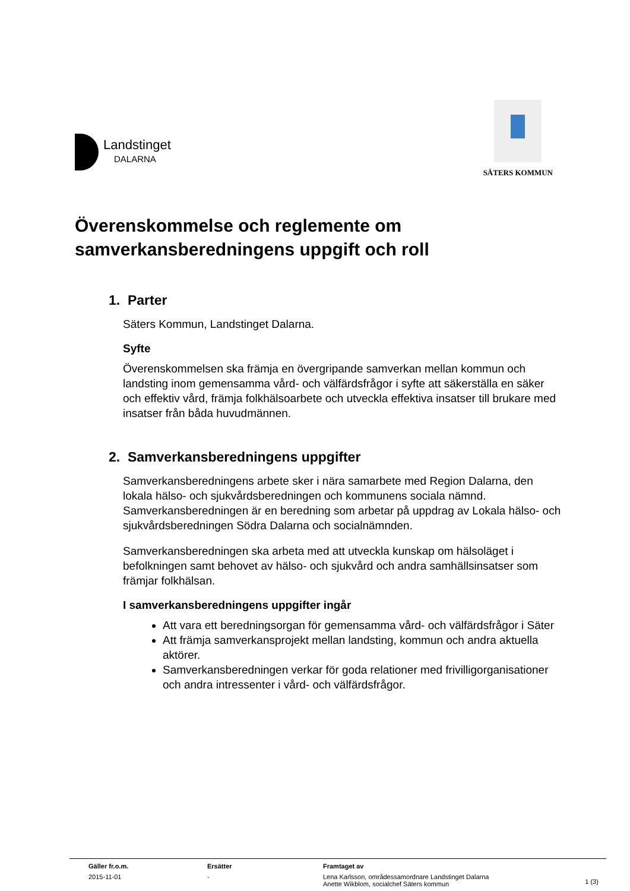Landstinget
DALARNA
SÄTERS KOMMUN
Överenskommelse och reglemente om samverkansberedningens uppgift och roll
1. Parter
Säters Kommun, Landstinget Dalarna.
Syfte
Överenskommelsen ska främja en övergripande samverkan mellan kommun och landsting inom gemensamma vård- och välfärdsfrågor i syfte att säkerställa en säker och effektiv vård, främja folkhälsoarbete och utveckla effektiva insatser till brukare med insatser från båda huvudmännen.
2. Samverkansberedningens uppgifter
Samverkansberedningens arbete sker i nära samarbete med Region Dalarna, den lokala hälso- och sjukvårdsberedningen och kommunens sociala nämnd. Samverkansberedningen är en beredning som arbetar på uppdrag av Lokala hälso- och sjukvårdsberedningen Södra Dalarna och socialnämnden.
Samverkansberedningen ska arbeta med att utveckla kunskap om hälsoläget i befolkningen samt behovet av hälso- och sjukvård och andra samhällsinsatser som främjar folkhälsan.
I samverkansberedningens uppgifter ingår
Att vara ett beredningsorgan för gemensamma vård- och välfärdsfrågor i Säter
Att främja samverkansprojekt mellan landsting, kommun och andra aktuella aktörer.
Samverkansberedningen verkar för goda relationer med frivilligorganisationer och andra intressenter i vård- och välfärdsfrågor.
| Gäller fr.o.m. | Ersätter | Framtaget av | |
| --- | --- | --- | --- |
| 2015-11-01 | - | Lena Karlsson, områdessamordnare Landstinget Dalarna Anette Wikblom, socialchef Säters kommun | 1 (3) |